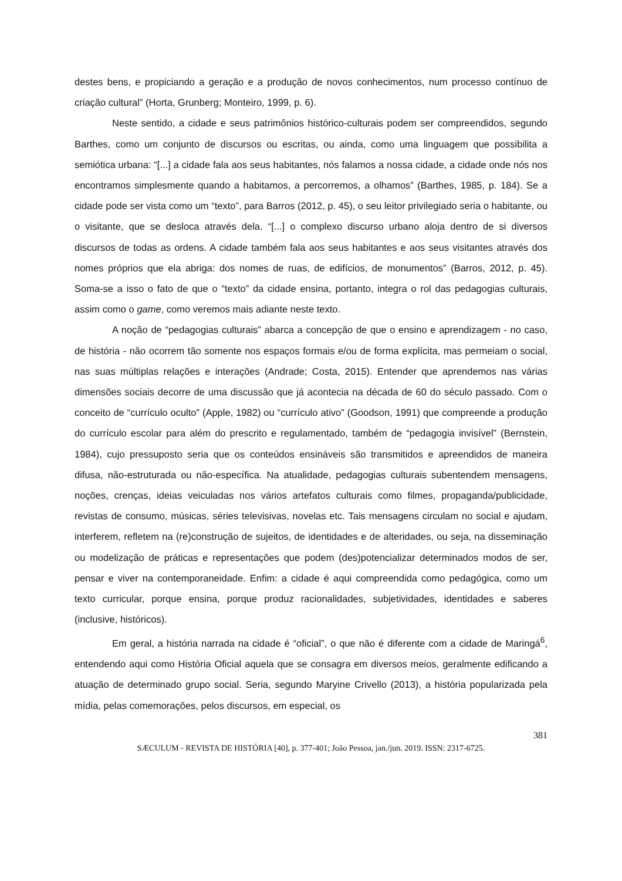destes bens, e propiciando a geração e a produção de novos conhecimentos, num processo contínuo de criação cultural” (Horta, Grunberg; Monteiro, 1999, p. 6).
Neste sentido, a cidade e seus patrimônios histórico-culturais podem ser compreendidos, segundo Barthes, como um conjunto de discursos ou escritas, ou ainda, como uma linguagem que possibilita a semiótica urbana: “[...] a cidade fala aos seus habitantes, nós falamos a nossa cidade, a cidade onde nós nos encontramos simplesmente quando a habitamos, a percorremos, a olhamos” (Barthes, 1985, p. 184). Se a cidade pode ser vista como um “texto”, para Barros (2012, p. 45), o seu leitor privilegiado seria o habitante, ou o visitante, que se desloca através dela. “[...] o complexo discurso urbano aloja dentro de si diversos discursos de todas as ordens. A cidade também fala aos seus habitantes e aos seus visitantes através dos nomes próprios que ela abriga: dos nomes de ruas, de edifícios, de monumentos” (Barros, 2012, p. 45). Soma-se a isso o fato de que o “texto” da cidade ensina, portanto, integra o rol das pedagogias culturais, assim como o game, como veremos mais adiante neste texto.
A noção de “pedagogias culturais” abarca a concepção de que o ensino e aprendizagem - no caso, de história - não ocorrem tão somente nos espaços formais e/ou de forma explícita, mas permeiam o social, nas suas múltiplas relações e interações (Andrade; Costa, 2015). Entender que aprendemos nas várias dimensões sociais decorre de uma discussão que já acontecia na década de 60 do século passado. Com o conceito de “currículo oculto” (Apple, 1982) ou “currículo ativo” (Goodson, 1991) que compreende a produção do currículo escolar para além do prescrito e regulamentado, também de “pedagogia invisível” (Bernstein, 1984), cujo pressuposto seria que os conteúdos ensináveis são transmitidos e apreendidos de maneira difusa, não-estruturada ou não-específica. Na atualidade, pedagogias culturais subentendem mensagens, noções, crenças, ideias veiculadas nos vários artefatos culturais como filmes, propaganda/publicidade, revistas de consumo, músicas, séries televisivas, novelas etc. Tais mensagens circulam no social e ajudam, interferem, refletem na (re)construção de sujeitos, de identidades e de alteridades, ou seja, na disseminação ou modelização de práticas e representações que podem (des)potencializar determinados modos de ser, pensar e viver na contemporaneidade. Enfim: a cidade é aqui compreendida como pedagógica, como um texto curricular, porque ensina, porque produz racionalidades, subjetividades, identidades e saberes (inclusive, históricos).
Em geral, a história narrada na cidade é “oficial”, o que não é diferente com a cidade de Maringá<sup>6</sup>, entendendo aqui como História Oficial aquela que se consagra em diversos meios, geralmente edificando a atuação de determinado grupo social. Seria, segundo Maryine Crivello (2013), a história popularizada pela mídia, pelas comemorações, pelos discursos, em especial, os
381
SÆCULUM - REVISTA DE HISTÓRIA [40], p. 377-401; João Pessoa, jan./jun. 2019. ISSN: 2317-6725.